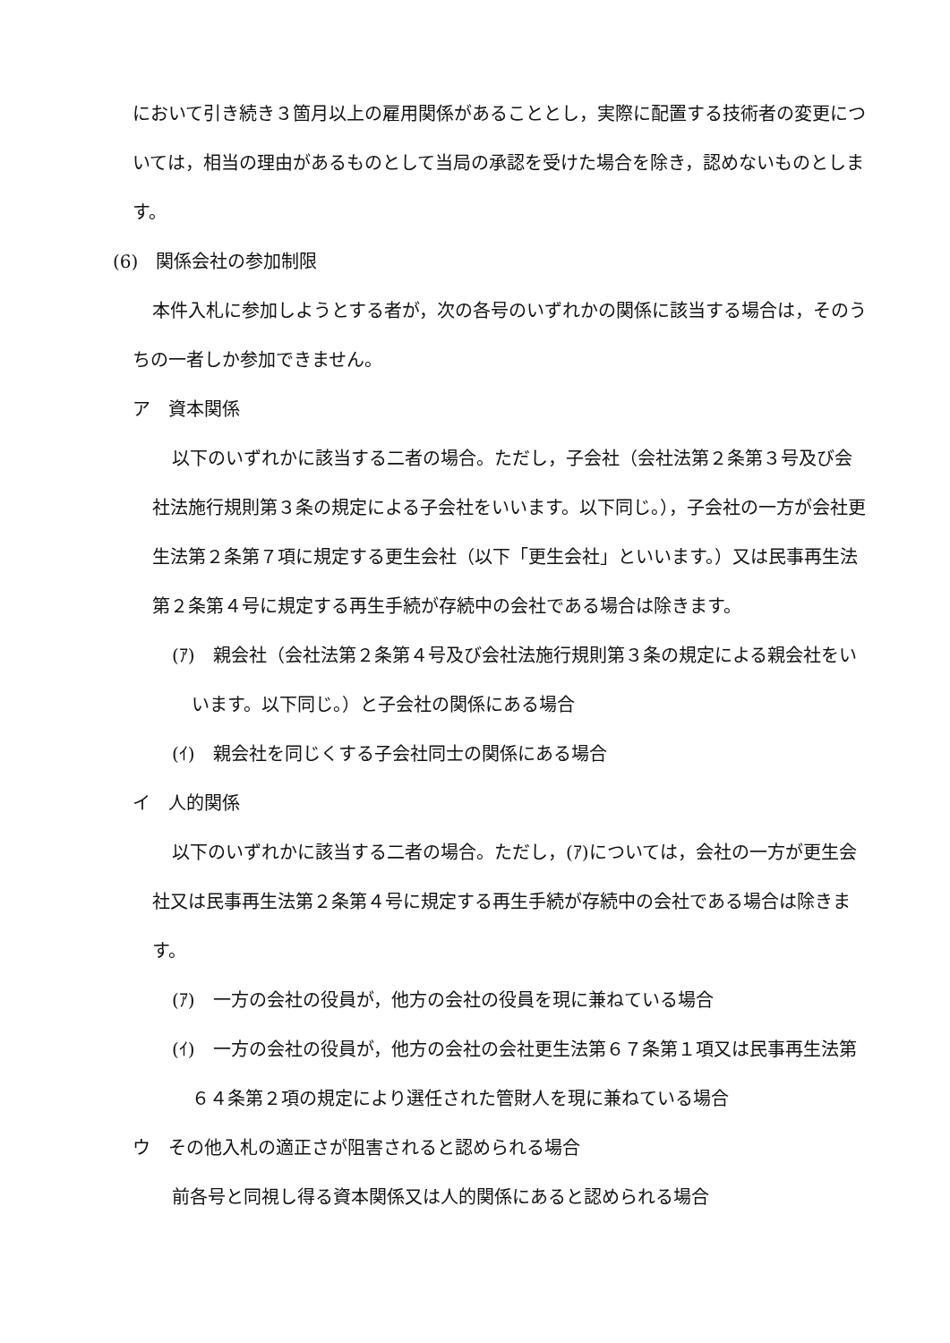において引き続き３箇月以上の雇用関係があることとし，実際に配置する技術者の変更については，相当の理由があるものとして当局の承認を受けた場合を除き，認めないものとします。
(6)　関係会社の参加制限
本件入札に参加しようとする者が，次の各号のいずれかの関係に該当する場合は，そのうちの一者しか参加できません。
ア　資本関係
以下のいずれかに該当する二者の場合。ただし，子会社（会社法第２条第３号及び会社法施行規則第３条の規定による子会社をいいます。以下同じ。），子会社の一方が会社更生法第２条第７項に規定する更生会社（以下「更生会社」といいます。）又は民事再生法第２条第４号に規定する再生手続が存続中の会社である場合は除きます。
(ｱ)　親会社（会社法第２条第４号及び会社法施行規則第３条の規定による親会社をいいます。以下同じ。）と子会社の関係にある場合
(ｲ)　親会社を同じくする子会社同士の関係にある場合
イ　人的関係
以下のいずれかに該当する二者の場合。ただし，(ｱ)については，会社の一方が更生会社又は民事再生法第２条第４号に規定する再生手続が存続中の会社である場合は除きます。
(ｱ)　一方の会社の役員が，他方の会社の役員を現に兼ねている場合
(ｲ)　一方の会社の役員が，他方の会社の会社更生法第６７条第１項又は民事再生法第６４条第２項の規定により選任された管財人を現に兼ねている場合
ウ　その他入札の適正さが阻害されると認められる場合
前各号と同視し得る資本関係又は人的関係にあると認められる場合